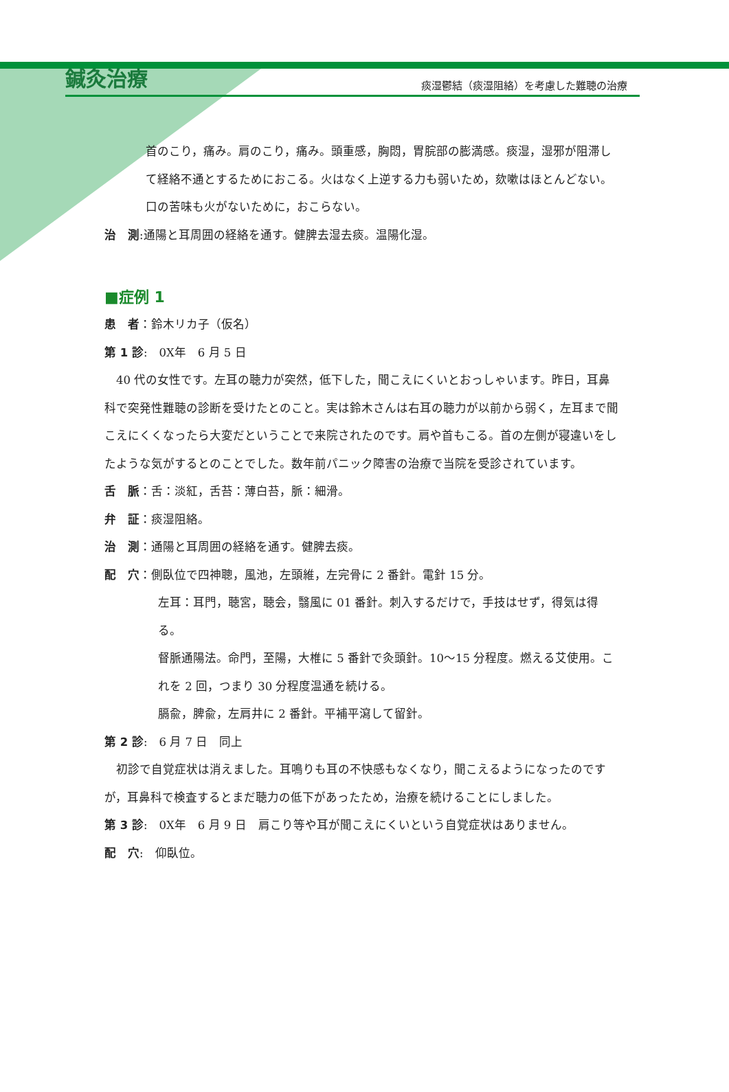鍼灸治療 痰湿鬱結（痰湿阻絡）を考慮した難聴の治療
首のこり，痛み。肩のこり，痛み。頭重感，胸悶，胃脘部の膨満感。痰湿，湿邪が阻滞して経絡不通とするためにおこる。火はなく上逆する力も弱いため，欬嗽はほとんどない。
口の苦味も火がないために，おこらない。
治　測:通陽と耳周囲の経絡を通す。健脾去湿去痰。温陽化湿。
■症例 1
患　者：鈴木リカ子（仮名）
第 1 診:　0X年　6 月 5 日
　40 代の女性です。左耳の聴力が突然，低下した，聞こえにくいとおっしゃいます。昨日，耳鼻科で突発性難聴の診断を受けたとのこと。実は鈴木さんは右耳の聴力が以前から弱く，左耳まで聞こえにくくなったら大変だということで来院されたのです。肩や首もこる。首の左側が寝違いをしたような気がするとのことでした。数年前パニック障害の治療で当院を受診されています。
舌　脈：舌：淡紅，舌苔：薄白苔，脈：細滑。
弁　証：痰湿阻絡。
治　測：通陽と耳周囲の経絡を通す。健脾去痰。
配　穴：側臥位で四神聰，風池，左頭維，左完骨に 2 番針。電針 15 分。
左耳：耳門，聴宮，聴会，翳風に 01 番針。刺入するだけで，手技はせず，得気は得る。
督脈通陽法。命門，至陽，大椎に 5 番針で灸頭針。10～15 分程度。燃える艾使用。これを 2 回，つまり 30 分程度温通を続ける。
膈兪，脾兪，左肩井に 2 番針。平補平瀉して留針。
第 2 診:　6 月 7 日　同上
　初診で自覚症状は消えました。耳鳴りも耳の不快感もなくなり，聞こえるようになったのですが，耳鼻科で検査するとまだ聴力の低下があったため，治療を続けることにしました。
第 3 診:　0X年　6 月 9 日　肩こり等や耳が聞こえにくいという自覚症状はありません。
配　穴:　仰臥位。